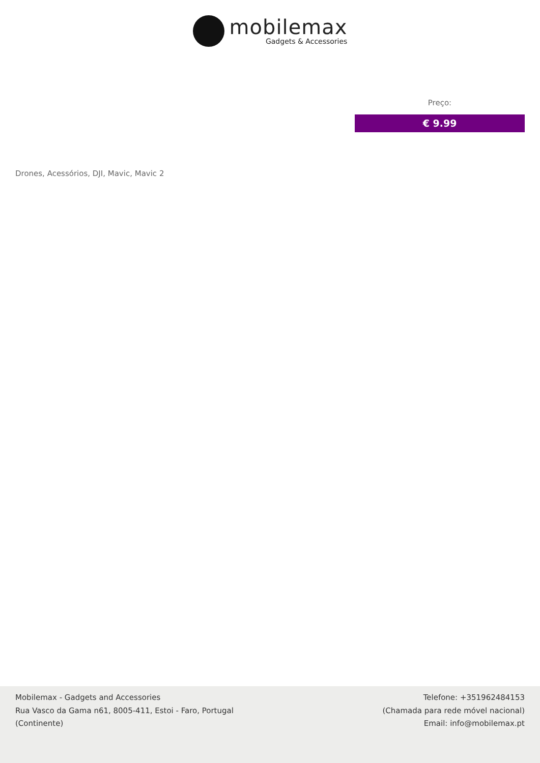mobilemax
Gadgets & Accessories
Preço:
€ 9.99
Drones, Acessórios, DJI, Mavic, Mavic 2
Mobilemax - Gadgets and Accessories
Rua Vasco da Gama n61, 8005-411, Estoi - Faro, Portugal
(Continente)
Telefone: +351962484153
(Chamada para rede móvel nacional)
Email: info@mobilemax.pt